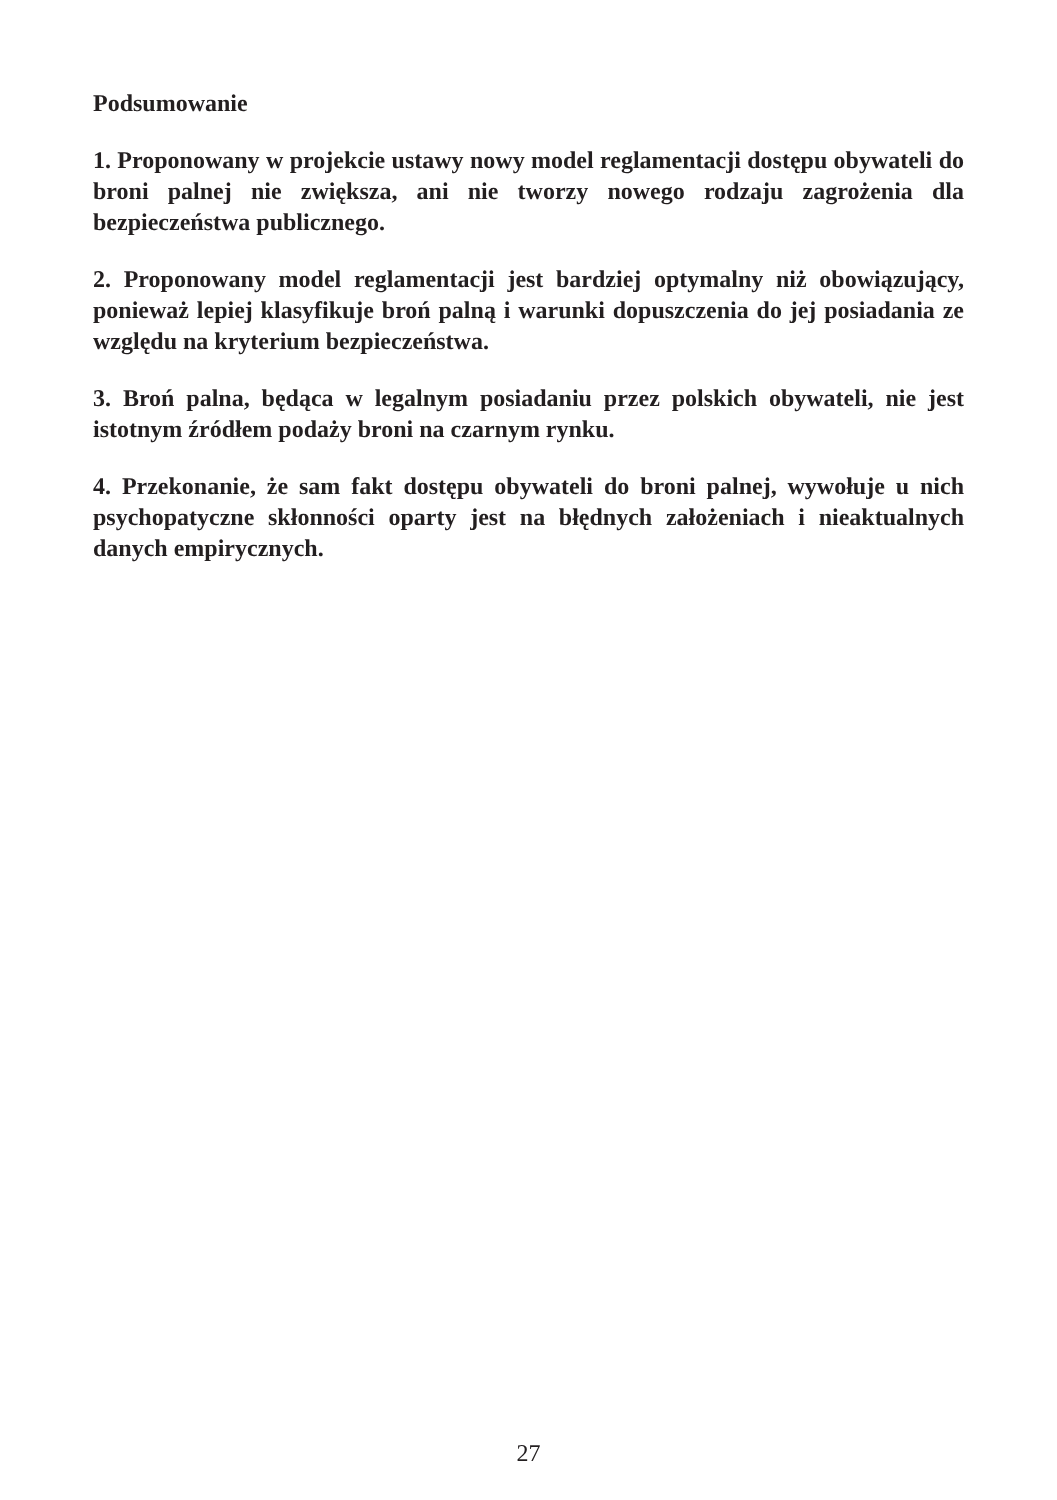Podsumowanie
1. Proponowany w projekcie ustawy nowy model reglamentacji dostępu obywateli do broni palnej nie zwiększa, ani nie tworzy nowego rodzaju zagrożenia dla bezpieczeństwa publicznego.
2. Proponowany model reglamentacji jest bardziej optymalny niż obowiązujący, ponieważ lepiej klasyfikuje broń palną i warunki dopuszczenia do jej posiadania ze względu na kryterium bezpieczeństwa.
3. Broń palna, będąca w legalnym posiadaniu przez polskich obywateli, nie jest istotnym źródłem podaży broni na czarnym rynku.
4. Przekonanie, że sam fakt dostępu obywateli do broni palnej, wywołuje u nich psychopatyczne skłonności oparty jest na błędnych założeniach i nieaktualnych danych empirycznych.
27